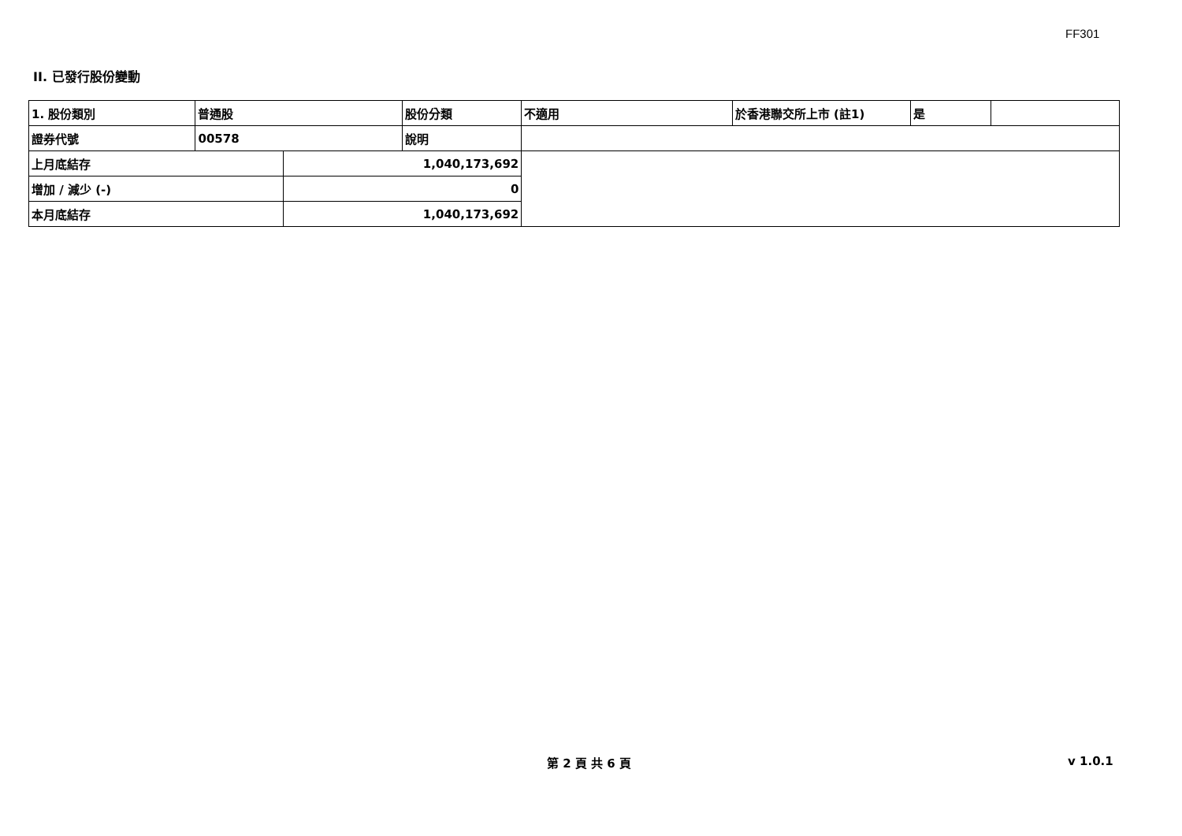FF301
II. 已發行股份變動
| 1. 股份類別 | 普通股 | | 股份分類 | 不適用 | 於香港聯交所上市 (註1) | 是 | |
| 證券代號 | 00578 | | 說明 | | | | |
| 上月底結存 | | 1,040,173,692 | | | | | |
| 增加 / 減少 (-) | | 0 | | | | | |
| 本月底結存 | | 1,040,173,692 | | | | | |
第 2 頁 共 6 頁 v 1.0.1